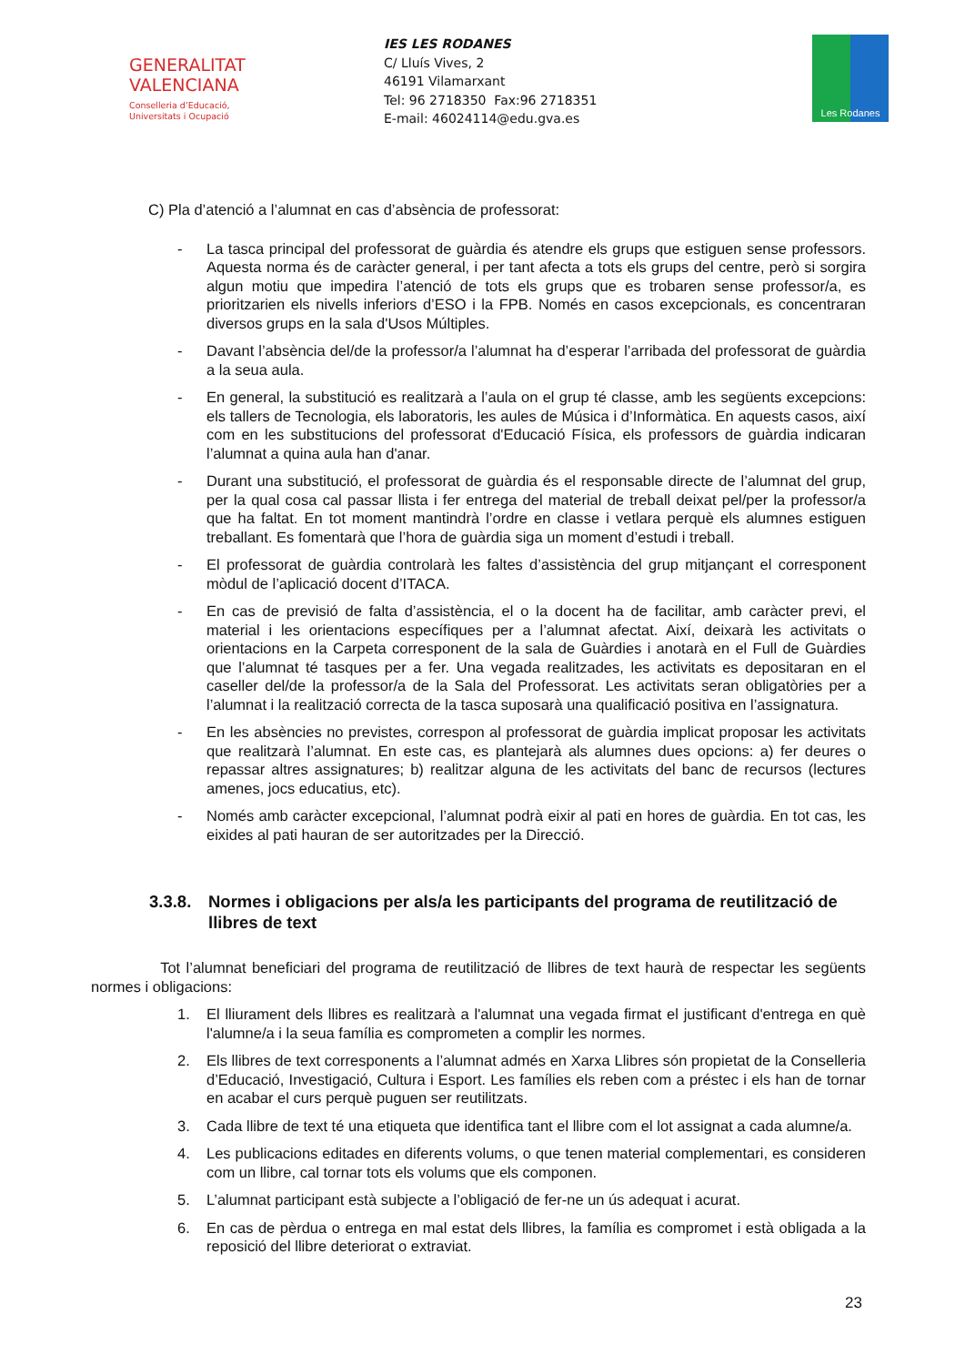GENERALITAT
VALENCIANA
Conselleria d’Educació,
Universitats i Ocupació
IES LES RODANES
C/ Lluís Vives, 2
46191 Vilamarxant
Tel: 96 2718350 Fax:96 2718351
E-mail: 46024114@edu.gva.es
Les Rodanes
C) Pla d’atenció a l’alumnat en cas d’absència de professorat:
- La tasca principal del professorat de guàrdia és atendre els grups que estiguen sense professors. Aquesta norma és de caràcter general, i per tant afecta a tots els grups del centre, però si sorgira algun motiu que impedira l’atenció de tots els grups que es trobaren sense professor/a, es prioritzarien els nivells inferiors d’ESO i la FPB. Només en casos excepcionals, es concentraran diversos grups en la sala d'Usos Múltiples.
- Davant l’absència del/de la professor/a l’alumnat ha d’esperar l’arribada del professorat de guàrdia a la seua aula.
- En general, la substitució es realitzarà a l’aula on el grup té classe, amb les següents excepcions: els tallers de Tecnologia, els laboratoris, les aules de Música i d’Informàtica. En aquests casos, així com en les substitucions del professorat d'Educació Física, els professors de guàrdia indicaran l’alumnat a quina aula han d'anar.
- Durant una substitució, el professorat de guàrdia és el responsable directe de l’alumnat del grup, per la qual cosa cal passar llista i fer entrega del material de treball deixat pel/per la professor/a que ha faltat. En tot moment mantindrà l’ordre en classe i vetlara perquè els alumnes estiguen treballant. Es fomentarà que l’hora de guàrdia siga un moment d’estudi i treball.
- El professorat de guàrdia controlarà les faltes d’assistència del grup mitjançant el corresponent mòdul de l’aplicació docent d’ITACA.
- En cas de previsió de falta d’assistència, el o la docent ha de facilitar, amb caràcter previ, el material i les orientacions específiques per a l’alumnat afectat. Així, deixarà les activitats o orientacions en la Carpeta corresponent de la sala de Guàrdies i anotarà en el Full de Guàrdies que l’alumnat té tasques per a fer. Una vegada realitzades, les activitats es depositaran en el caseller del/de la professor/a de la Sala del Professorat. Les activitats seran obligatòries per a l’alumnat i la realització correcta de la tasca suposarà una qualificació positiva en l’assignatura.
- En les absències no previstes, correspon al professorat de guàrdia implicat proposar les activitats que realitzarà l’alumnat. En este cas, es plantejarà als alumnes dues opcions: a) fer deures o repassar altres assignatures; b) realitzar alguna de les activitats del banc de recursos (lectures amenes, jocs educatius, etc).
- Només amb caràcter excepcional, l’alumnat podrà eixir al pati en hores de guàrdia. En tot cas, les eixides al pati hauran de ser autoritzades per la Direcció.
3.3.8. Normes i obligacions per als/a les participants del programa de reutilització de llibres de text
Tot l’alumnat beneficiari del programa de reutilització de llibres de text haurà de respectar les següents normes i obligacions:
1. El lliurament dels llibres es realitzarà a l'alumnat una vegada firmat el justificant d'entrega en què l'alumne/a i la seua família es comprometen a complir les normes.
2. Els llibres de text corresponents a l’alumnat admés en Xarxa Llibres són propietat de la Conselleria d’Educació, Investigació, Cultura i Esport. Les famílies els reben com a préstec i els han de tornar en acabar el curs perquè puguen ser reutilitzats.
3. Cada llibre de text té una etiqueta que identifica tant el llibre com el lot assignat a cada alumne/a.
4. Les publicacions editades en diferents volums, o que tenen material complementari, es consideren com un llibre, cal tornar tots els volums que els componen.
5. L’alumnat participant està subjecte a l’obligació de fer-ne un ús adequat i acurat.
6. En cas de pèrdua o entrega en mal estat dels llibres, la família es compromet i està obligada a la reposició del llibre deteriorat o extraviat.
23